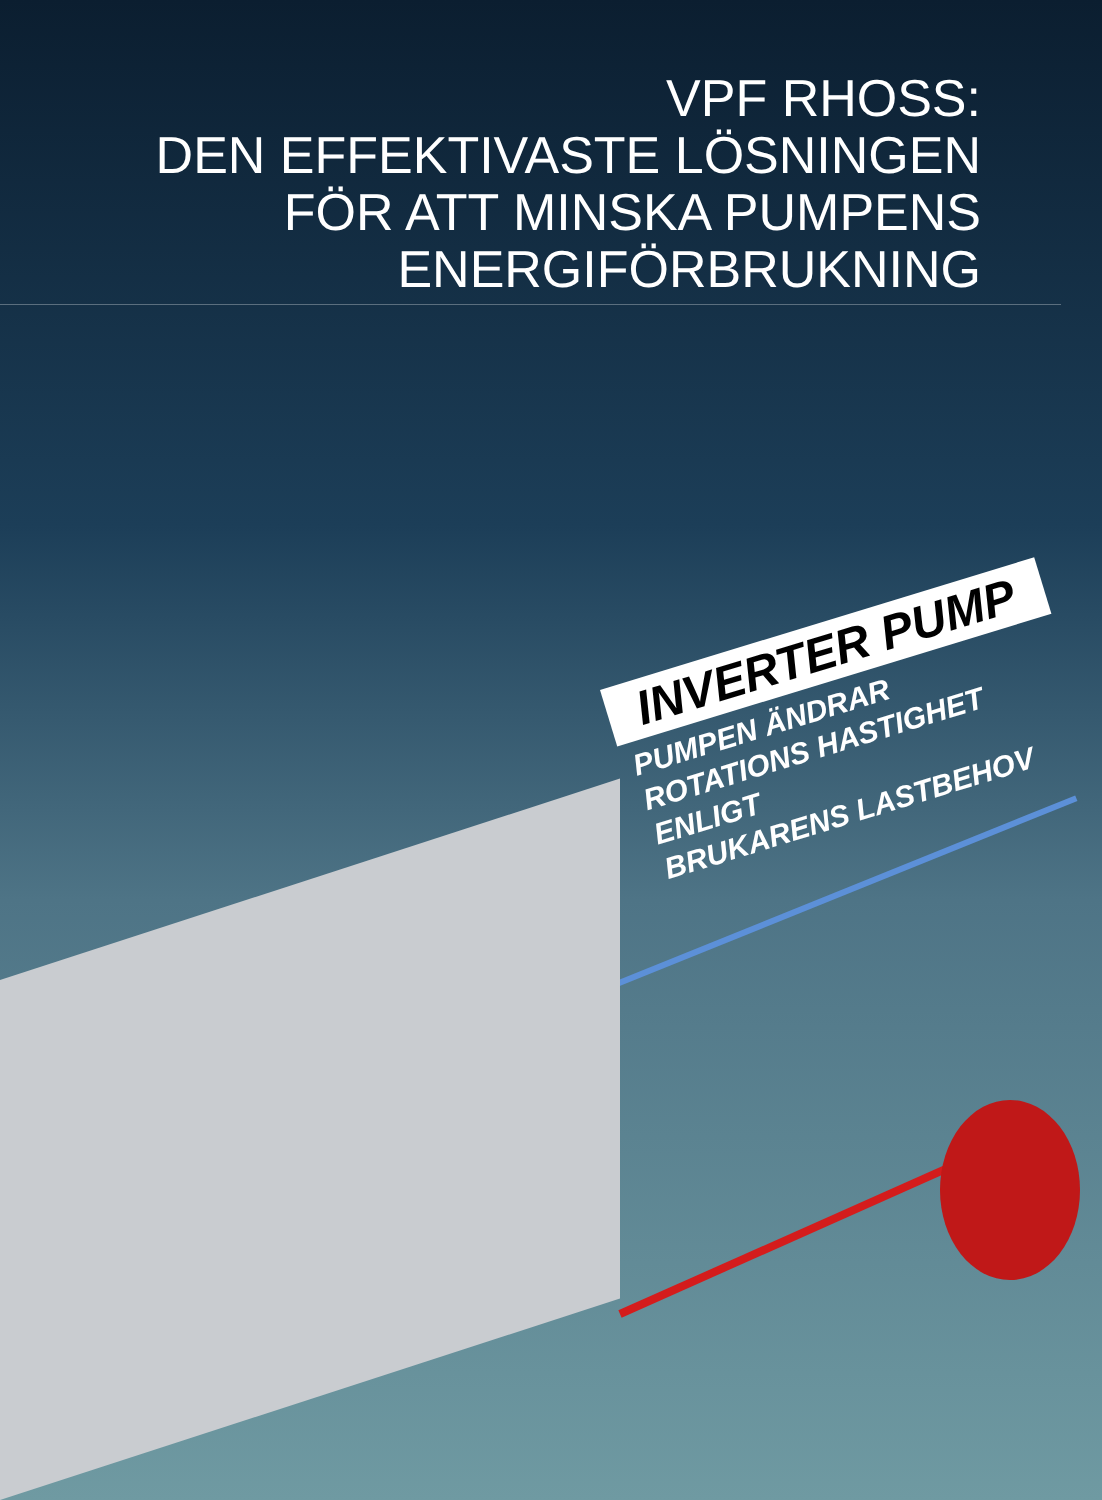VPF RHOSS:
DEN EFFEKTIVASTE LÖSNINGEN
FÖR ATT MINSKA PUMPENS
ENERGIFÖRBRUKNING
INVERTER PUMP
PUMPEN ÄNDRAR
ROTATIONS HASTIGHET ENLIGT
BRUKARENS LASTBEHOV